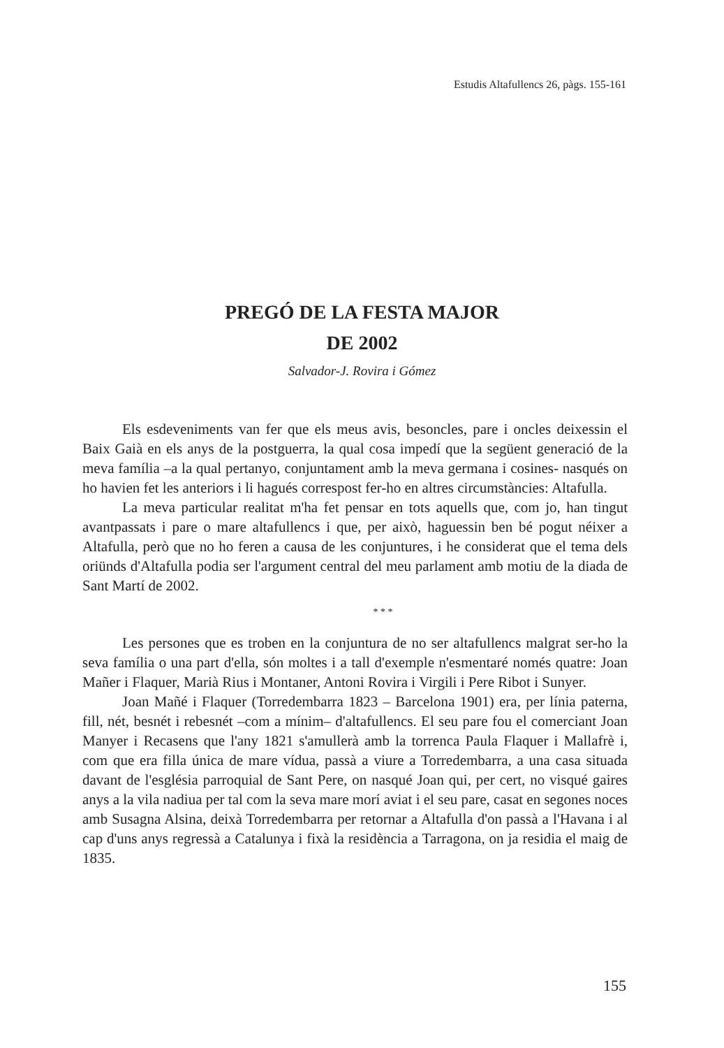Estudis Altafullencs 26, pàgs. 155-161
PREGÓ DE LA FESTA MAJOR
DE 2002
Salvador-J. Rovira i Gómez
Els esdeveniments van fer que els meus avis, besoncles, pare i oncles deixessin el Baix Gaià en els anys de la postguerra, la qual cosa impedí que la següent generació de la meva família –a la qual pertanyo, conjuntament amb la meva germana i cosines- nasqués on ho havien fet les anteriors i li hagués correspost fer-ho en altres circumstàncies: Altafulla.
La meva particular realitat m'ha fet pensar en tots aquells que, com jo, han tingut avantpassats i pare o mare altafullencs i que, per això, haguessin ben bé pogut néixer a Altafulla, però que no ho feren a causa de les conjuntures, i he considerat que el tema dels oriünds d'Altafulla podia ser l'argument central del meu parlament amb motiu de la diada de Sant Martí de 2002.
* * *
Les persones que es troben en la conjuntura de no ser altafullencs malgrat ser-ho la seva família o una part d'ella, són moltes i a tall d'exemple n'esmentaré només quatre: Joan Mañer i Flaquer, Marià Rius i Montaner, Antoni Rovira i Virgili i Pere Ribot i Sunyer.
Joan Mañé i Flaquer (Torredembarra 1823 – Barcelona 1901) era, per línia paterna, fill, nét, besnét i rebesnét –com a mínim– d'altafullencs. El seu pare fou el comerciant Joan Manyer i Recasens que l'any 1821 s'amullerà amb la torrenca Paula Flaquer i Mallafrè i, com que era filla única de mare vídua, passà a viure a Torredembarra, a una casa situada davant de l'església parroquial de Sant Pere, on nasqué Joan qui, per cert, no visqué gaires anys a la vila nadiua per tal com la seva mare morí aviat i el seu pare, casat en segones noces amb Susagna Alsina, deixà Torredembarra per retornar a Altafulla d'on passà a l'Havana i al cap d'uns anys regressà a Catalunya i fixà la residència a Tarragona, on ja residia el maig de 1835.
155